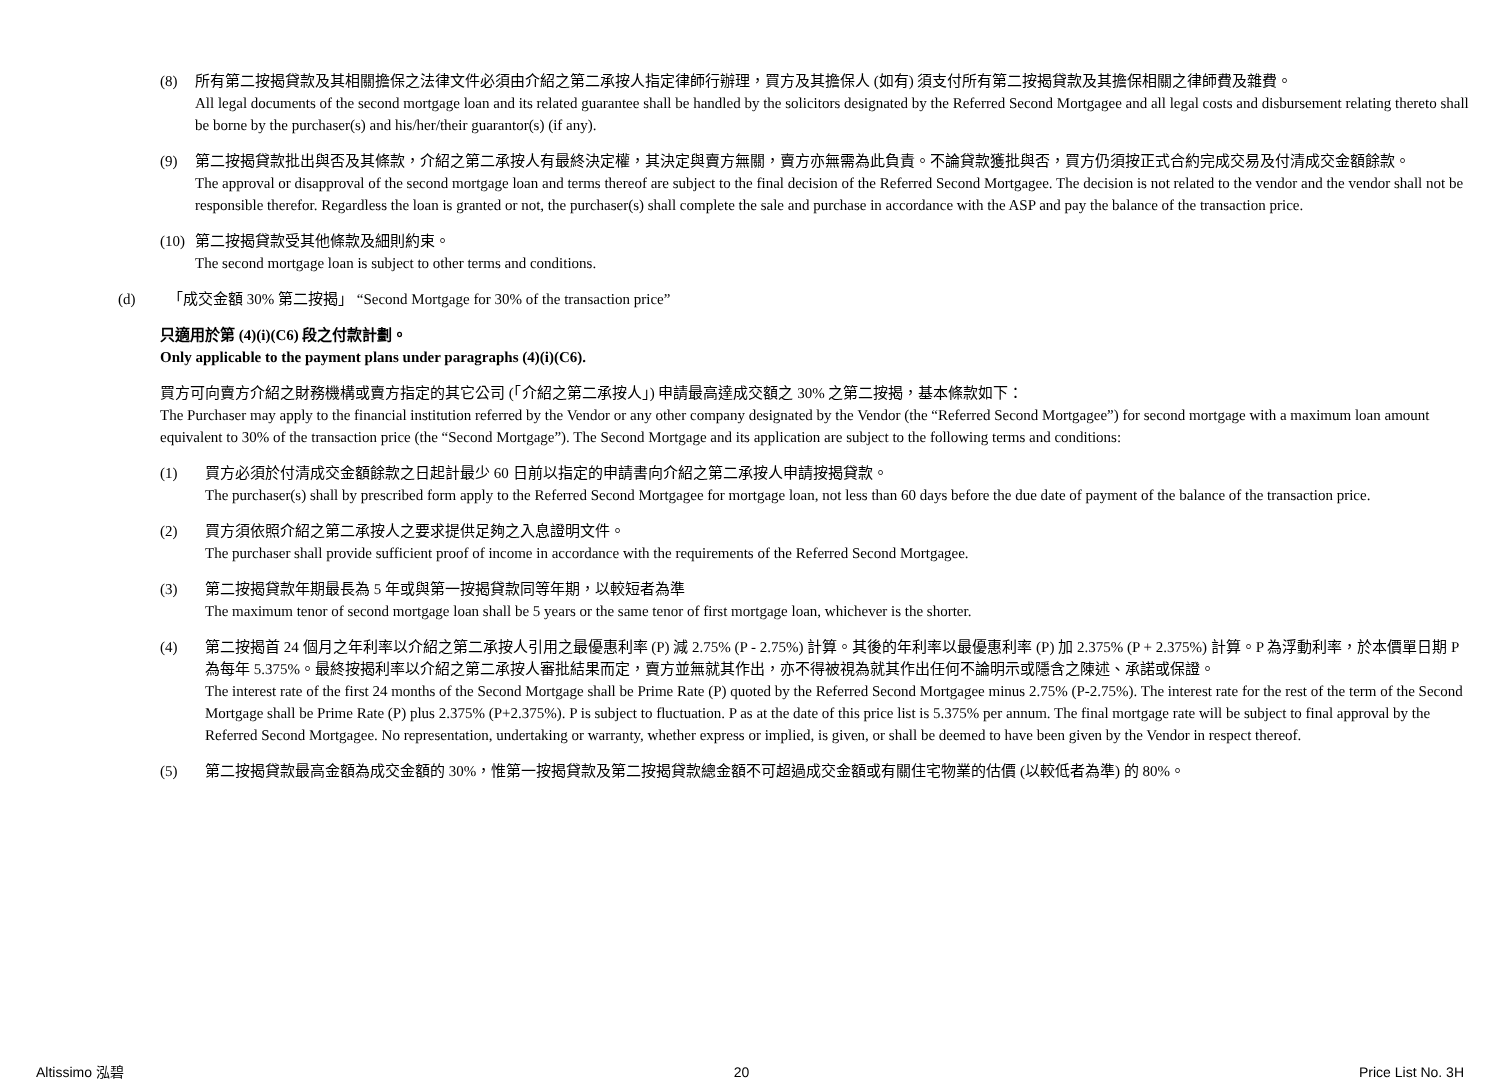(8) 所有第二按揭貸款及其相關擔保之法律文件必須由介紹之第二承按人指定律師行辦理，買方及其擔保人 (如有) 須支付所有第二按揭貸款及其擔保相關之律師費及雜費。
All legal documents of the second mortgage loan and its related guarantee shall be handled by the solicitors designated by the Referred Second Mortgagee and all legal costs and disbursement relating thereto shall be borne by the purchaser(s) and his/her/their guarantor(s) (if any).
(9) 第二按揭貸款批出與否及其條款，介紹之第二承按人有最終決定權，其決定與賣方無關，賣方亦無需為此負責。不論貸款獲批與否，買方仍須按正式合約完成交易及付清成交金額餘款。
The approval or disapproval of the second mortgage loan and terms thereof are subject to the final decision of the Referred Second Mortgagee. The decision is not related to the vendor and the vendor shall not be responsible therefor. Regardless the loan is granted or not, the purchaser(s) shall complete the sale and purchase in accordance with the ASP and pay the balance of the transaction price.
(10)
第二按揭貸款受其他條款及細則約束。
The second mortgage loan is subject to other terms and conditions.
(d) 「成交金額 30% 第二按揭」 “Second Mortgage for 30% of the transaction price”
只適用於第 (4)(i)(C6) 段之付款計劃。
Only applicable to the payment plans under paragraphs (4)(i)(C6).
買方可向賣方介紹之財務機構或賣方指定的其它公司 (「介紹之第二承按人」) 申請最高達成交額之 30% 之第二按揭，基本條款如下：
The Purchaser may apply to the financial institution referred by the Vendor or any other company designated by the Vendor (the “Referred Second Mortgagee”) for second mortgage with a maximum loan amount equivalent to 30% of the transaction price (the “Second Mortgage”). The Second Mortgage and its application are subject to the following terms and conditions:
(1) 買方必須於付清成交金額餘款之日起計最少 60 日前以指定的申請書向介紹之第二承按人申請按揭貸款。
The purchaser(s) shall by prescribed form apply to the Referred Second Mortgagee for mortgage loan, not less than 60 days before the due date of payment of the balance of the transaction price.
(2) 買方須依照介紹之第二承按人之要求提供足夠之入息證明文件。
The purchaser shall provide sufficient proof of income in accordance with the requirements of the Referred Second Mortgagee.
(3) 第二按揭貸款年期最長為 5 年或與第一按揭貸款同等年期，以較短者為準
The maximum tenor of second mortgage loan shall be 5 years or the same tenor of first mortgage loan, whichever is the shorter.
(4) 第二按揭首 24 個月之年利率以介紹之第二承按人引用之最優惠利率 (P) 減 2.75% (P - 2.75%) 計算。其後的年利率以最優惠利率 (P) 加 2.375% (P + 2.375%) 計算。P 為浮動利率，於本價單日期 P 為每年 5.375%。最終按揭利率以介紹之第二承按人審批結果而定，賣方並無就其作出，亦不得被視為就其作出任何不論明示或隱含之陳述、承諾或保證。
The interest rate of the first 24 months of the Second Mortgage shall be Prime Rate (P) quoted by the Referred Second Mortgagee minus 2.75% (P-2.75%). The interest rate for the rest of the term of the Second Mortgage shall be Prime Rate (P) plus 2.375% (P+2.375%). P is subject to fluctuation. P as at the date of this price list is 5.375% per annum. The final mortgage rate will be subject to final approval by the Referred Second Mortgagee. No representation, undertaking or warranty, whether express or implied, is given, or shall be deemed to have been given by the Vendor in respect thereof.
(5) 第二按揭貸款最高金額為成交金額的 30%，惟第一按揭貸款及第二按揭貸款總金額不可超過成交金額或有關住宅物業的估價 (以較低者為準) 的 80%。
Altissimo 泓碧 20 Price List No. 3H